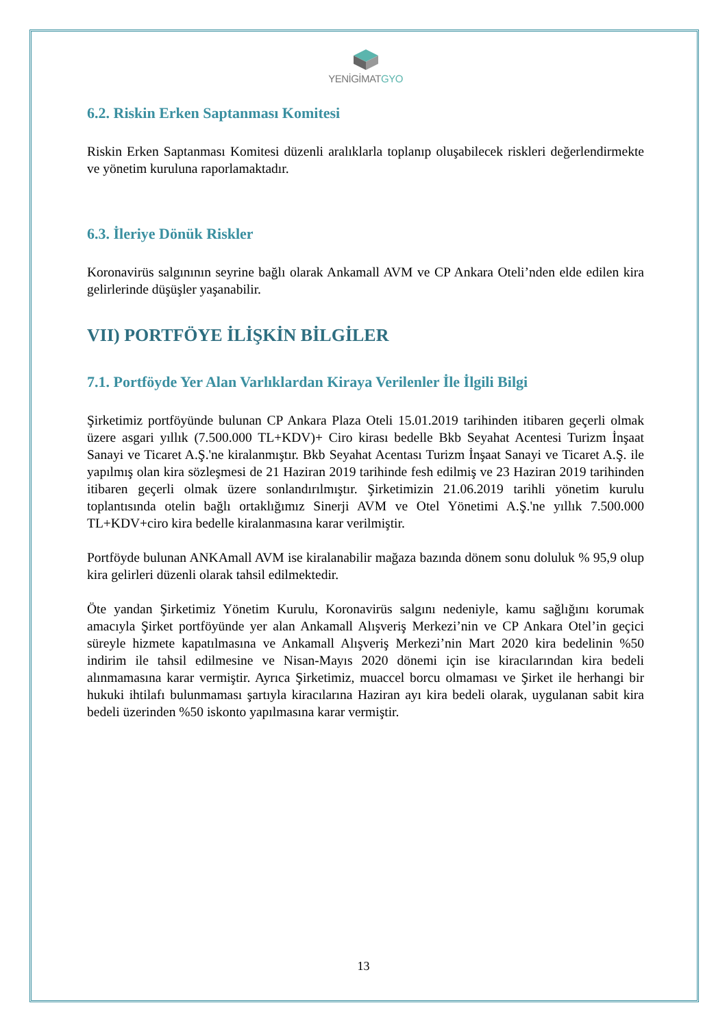YENİGİMATGYO
6.2. Riskin Erken Saptanması Komitesi
Riskin Erken Saptanması Komitesi düzenli aralıklarla toplanıp oluşabilecek riskleri değerlendirmekte ve yönetim kuruluna raporlamaktadır.
6.3. İleriye Dönük Riskler
Koronavirüs salgınının seyrine bağlı olarak Ankamall AVM ve CP Ankara Oteli’nden elde edilen kira gelirlerinde düşüşler yaşanabilir.
VII) PORTFÖYE İLİŞKİN BİLGİLER
7.1. Portföyde Yer Alan Varlıklardan Kiraya Verilenler İle İlgili Bilgi
Şirketimiz portföyünde bulunan CP Ankara Plaza Oteli 15.01.2019 tarihinden itibaren geçerli olmak üzere asgari yıllık (7.500.000 TL+KDV)+ Ciro kirası bedelle Bkb Seyahat Acentesi Turizm İnşaat Sanayi ve Ticaret A.Ş.'ne kiralanmıştır. Bkb Seyahat Acentası Turizm İnşaat Sanayi ve Ticaret A.Ş. ile yapılmış olan kira sözleşmesi de 21 Haziran 2019 tarihinde fesh edilmiş ve 23 Haziran 2019 tarihinden itibaren geçerli olmak üzere sonlandırılmıştır. Şirketimizin 21.06.2019 tarihli yönetim kurulu toplantısında otelin bağlı ortaklığımız Sinerji AVM ve Otel Yönetimi A.Ş.'ne yıllık 7.500.000 TL+KDV+ciro kira bedelle kiralanmasına karar verilmiştir.
Portföyde bulunan ANKAmall AVM ise kiralanabilir mağaza bazında dönem sonu doluluk % 95,9 olup kira gelirleri düzenli olarak tahsil edilmektedir.
Öte yandan Şirketimiz Yönetim Kurulu, Koronavirüs salgını nedeniyle, kamu sağlığını korumak amacıyla Şirket portföyünde yer alan Ankamall Alışveriş Merkezi’nin ve CP Ankara Otel’in geçici süreyle hizmete kapatılmasına ve Ankamall Alışveriş Merkezi’nin Mart 2020 kira bedelinin %50 indirim ile tahsil edilmesine ve Nisan-Mayıs 2020 dönemi için ise kiracılarından kira bedeli alınmamasına karar vermiştir. Ayrıca Şirketimiz, muaccel borcu olmaması ve Şirket ile herhangi bir hukuki ihtilafı bulunmaması şartıyla kiracılarına Haziran ayı kira bedeli olarak, uygulanan sabit kira bedeli üzerinden %50 iskonto yapılmasına karar vermiştir.
13